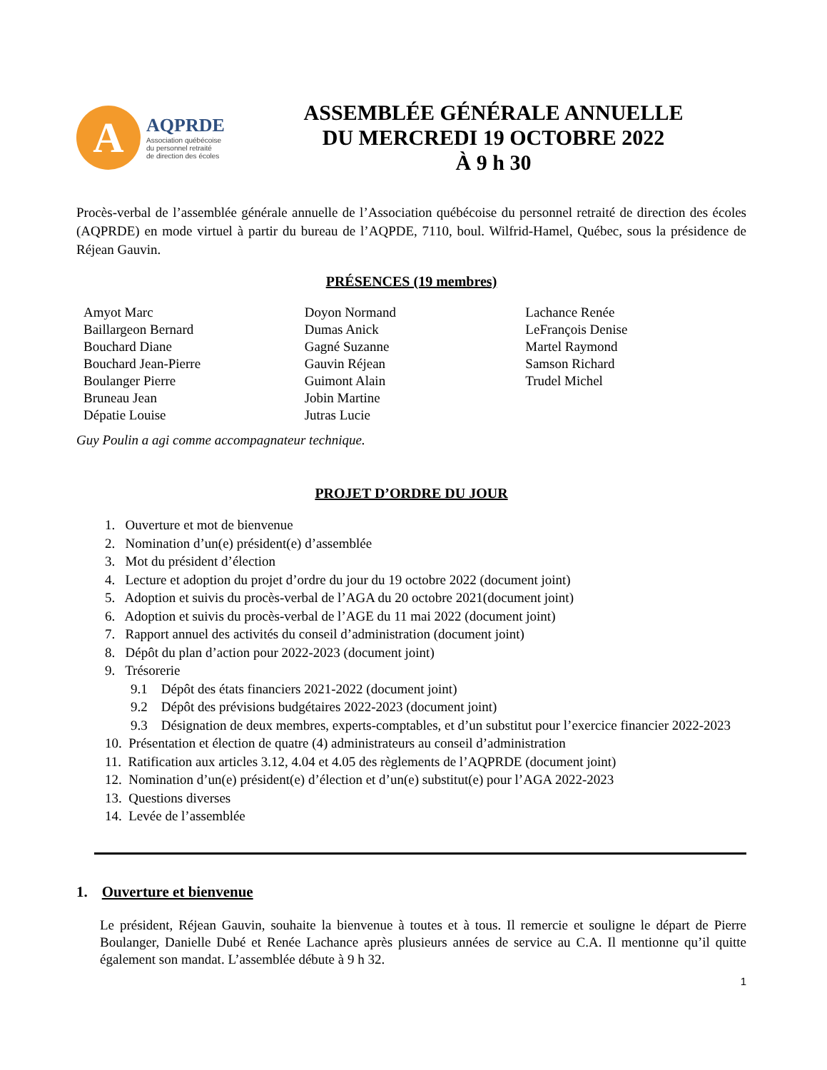A
AQPRDE
Association québécoise
du personnel retraité
de direction des écoles
ASSEMBLÉE GÉNÉRALE ANNUELLE
DU MERCREDI 19 OCTOBRE 2022
À 9 h 30
Procès-verbal de l’assemblée générale annuelle de l’Association québécoise du personnel retraité de direction des écoles (AQPRDE) en mode virtuel à partir du bureau de l’AQPDE, 7110, boul. Wilfrid-Hamel, Québec, sous la présidence de Réjean Gauvin.
PRÉSENCES (19 membres)
Amyot Marc
Baillargeon Bernard
Bouchard Diane
Bouchard Jean-Pierre
Boulanger Pierre
Bruneau Jean
Dépatie Louise
Doyon Normand
Dumas Anick
Gagné Suzanne
Gauvin Réjean
Guimont Alain
Jobin Martine
Jutras Lucie
Lachance Renée
LeFrançois Denise
Martel Raymond
Samson Richard
Trudel Michel
Guy Poulin a agi comme accompagnateur technique.
PROJET D’ORDRE DU JOUR
1. Ouverture et mot de bienvenue
2. Nomination d’un(e) président(e) d’assemblée
3. Mot du président d’élection
4. Lecture et adoption du projet d’ordre du jour du 19 octobre 2022 (document joint)
5. Adoption et suivis du procès-verbal de l’AGA du 20 octobre 2021(document joint)
6. Adoption et suivis du procès-verbal de l’AGE du 11 mai 2022 (document joint)
7. Rapport annuel des activités du conseil d’administration (document joint)
8. Dépôt du plan d’action pour 2022-2023 (document joint)
9. Trésorerie
9.1 Dépôt des états financiers 2021-2022 (document joint)
9.2 Dépôt des prévisions budgétaires 2022-2023 (document joint)
9.3 Désignation de deux membres, experts-comptables, et d’un substitut pour l’exercice financier 2022-2023
10. Présentation et élection de quatre (4) administrateurs au conseil d’administration
11. Ratification aux articles 3.12, 4.04 et 4.05 des règlements de l’AQPRDE (document joint)
12. Nomination d’un(e) président(e) d’élection et d’un(e) substitut(e) pour l’AGA 2022-2023
13. Questions diverses
14. Levée de l’assemblée
1. Ouverture et bienvenue
Le président, Réjean Gauvin, souhaite la bienvenue à toutes et à tous. Il remercie et souligne le départ de Pierre Boulanger, Danielle Dubé et Renée Lachance après plusieurs années de service au C.A. Il mentionne qu’il quitte également son mandat. L’assemblée débute à 9 h 32.
1